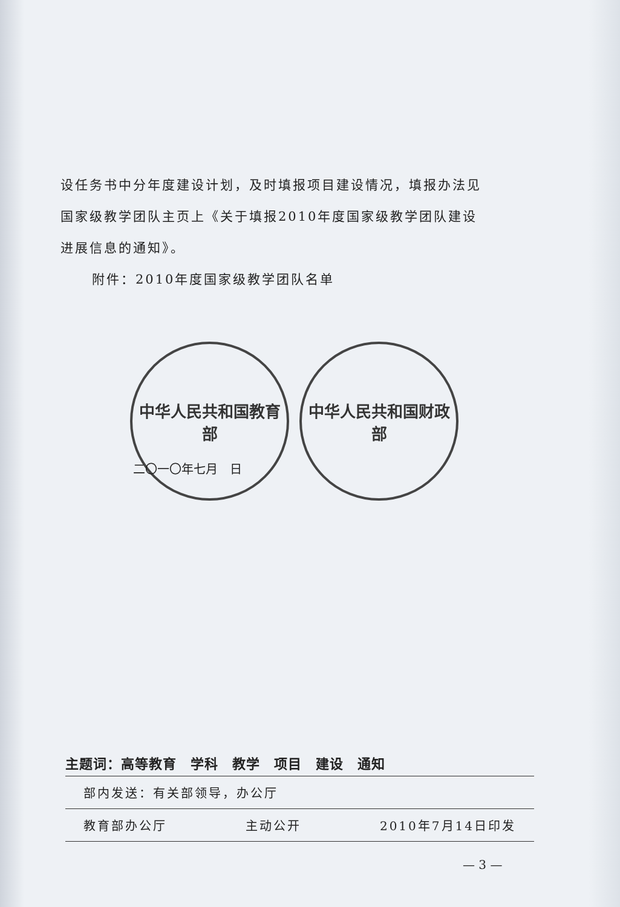设任务书中分年度建设计划，及时填报项目建设情况，填报办法见
国家级教学团队主页上《关于填报2010年度国家级教学团队建设
进展信息的通知》。
附件：2010年度国家级教学团队名单
中华人民共和国教育部
中华人民共和国财政部
二〇一〇年七月　日
主题词：高等教育　学科　教学　项目　建设　通知
部内发送：有关部领导，办公厅
教育部办公厅 主动公开 2010年7月14日印发
— 3 —